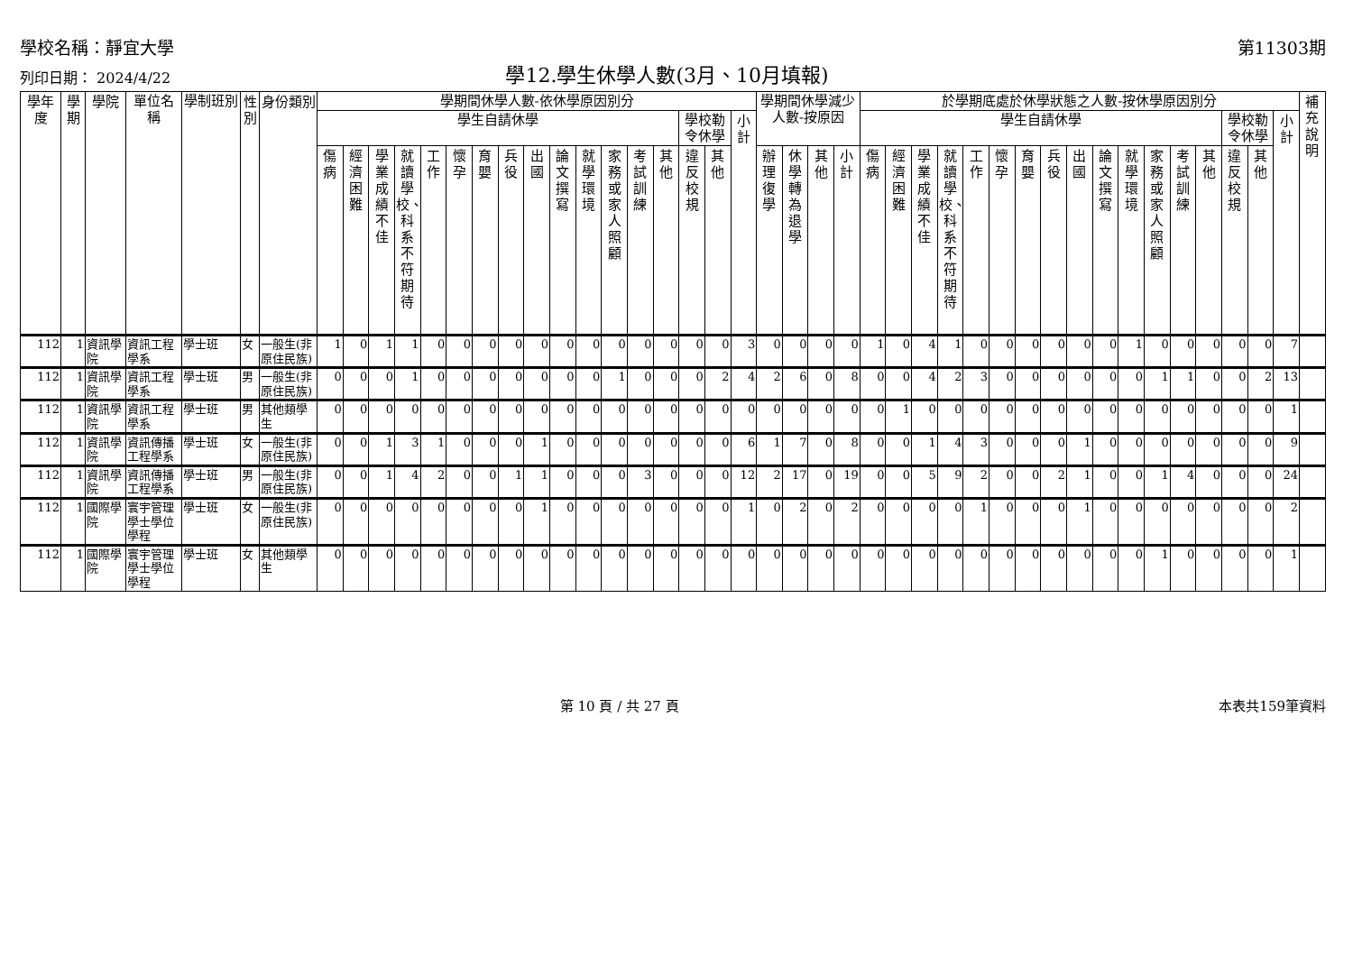學校名稱：靜宜大學
第11303期
列印日期： 2024/4/22
學12.學生休學人數(3月、10月填報)
| 學年度 | 學期 | 學院 | 單位名稱 | 學制班別 | 性別 | 身份類別 | 學期間休學人數-依休學原因別分 | | | | | | | | | | | | | | | | | 學期間休學減少人數-按原因 | | | | 於學期底處於休學狀態之人數-按休學原因別分 | | | | | | | | | | | | | | | | | 補充說明 |
| --- | --- | --- | --- | --- | --- | --- | --- | --- | --- | --- | --- | --- | --- | --- | --- | --- | --- | --- | --- | --- | --- | --- | --- | --- | --- | --- | --- | --- | --- | --- | --- | --- | --- | --- | --- | --- | --- | --- | --- | --- | --- | --- | --- | --- | --- |
| | | | | | | | 學生自請休學 | | | | | | | | | | | | | | 學校勒令休學 | | 小計 | | | | | 學生自請休學 | | | | | | | | | | | | | | 學校勒令休學 | | 小計 | |
| | | | | | | | 傷病 | 經濟困難 | 學業成績不佳 | 就讀學校、科系不符期待 | 工作 | 懷孕 | 育嬰 | 兵役 | 出國 | 論文撰寫 | 就學環境 | 家務或家人照顧 | 考試訓練 | 其他 | 違反校規 | 其他 | | 辦理復學 | 休學轉為退學 | 其他 | 小計 | 傷病 | 經濟困難 | 學業成績不佳 | 就讀學校、科系不符期待 | 工作 | 懷孕 | 育嬰 | 兵役 | 出國 | 論文撰寫 | 就學環境 | 家務或家人照顧 | 考試訓練 | 其他 | 違反校規 | 其他 | | |
| 112 | 1 | 資訊學院 | 資訊工程學系 | 學士班 | 女 | 一般生(非原住民族) | 1 | 0 | 1 | 1 | 0 | 0 | 0 | 0 | 0 | 0 | 0 | 0 | 0 | 0 | 0 | 0 | 3 | 0 | 0 | 0 | 0 | 1 | 0 | 4 | 1 | 0 | 0 | 0 | 0 | 0 | 0 | 1 | 0 | 0 | 0 | 0 | 0 | 7 | |
| 112 | 1 | 資訊學院 | 資訊工程學系 | 學士班 | 男 | 一般生(非原住民族) | 0 | 0 | 0 | 1 | 0 | 0 | 0 | 0 | 0 | 0 | 0 | 1 | 0 | 0 | 0 | 2 | 4 | 2 | 6 | 0 | 8 | 0 | 0 | 4 | 2 | 3 | 0 | 0 | 0 | 0 | 0 | 0 | 1 | 1 | 0 | 0 | 2 | 13 | |
| 112 | 1 | 資訊學院 | 資訊工程學系 | 學士班 | 男 | 其他類學生 | 0 | 0 | 0 | 0 | 0 | 0 | 0 | 0 | 0 | 0 | 0 | 0 | 0 | 0 | 0 | 0 | 0 | 0 | 0 | 0 | 0 | 0 | 1 | 0 | 0 | 0 | 0 | 0 | 0 | 0 | 0 | 0 | 0 | 0 | 0 | 0 | 0 | 1 | |
| 112 | 1 | 資訊學院 | 資訊傳播工程學系 | 學士班 | 女 | 一般生(非原住民族) | 0 | 0 | 1 | 3 | 1 | 0 | 0 | 0 | 1 | 0 | 0 | 0 | 0 | 0 | 0 | 0 | 6 | 1 | 7 | 0 | 8 | 0 | 0 | 1 | 4 | 3 | 0 | 0 | 0 | 1 | 0 | 0 | 0 | 0 | 0 | 0 | 0 | 9 | |
| 112 | 1 | 資訊學院 | 資訊傳播工程學系 | 學士班 | 男 | 一般生(非原住民族) | 0 | 0 | 1 | 4 | 2 | 0 | 0 | 1 | 1 | 0 | 0 | 0 | 3 | 0 | 0 | 0 | 12 | 2 | 17 | 0 | 19 | 0 | 0 | 5 | 9 | 2 | 0 | 0 | 2 | 1 | 0 | 0 | 1 | 4 | 0 | 0 | 0 | 24 | |
| 112 | 1 | 國際學院 | 寰宇管理學士學位學程 | 學士班 | 女 | 一般生(非原住民族) | 0 | 0 | 0 | 0 | 0 | 0 | 0 | 0 | 1 | 0 | 0 | 0 | 0 | 0 | 0 | 0 | 1 | 0 | 2 | 0 | 2 | 0 | 0 | 0 | 0 | 1 | 0 | 0 | 0 | 1 | 0 | 0 | 0 | 0 | 0 | 0 | 0 | 2 | |
| 112 | 1 | 國際學院 | 寰宇管理學士學位學程 | 學士班 | 女 | 其他類學生 | 0 | 0 | 0 | 0 | 0 | 0 | 0 | 0 | 0 | 0 | 0 | 0 | 0 | 0 | 0 | 0 | 0 | 0 | 0 | 0 | 0 | 0 | 0 | 0 | 0 | 0 | 0 | 0 | 0 | 0 | 0 | 0 | 1 | 0 | 0 | 0 | 0 | 1 | |
第 10 頁 / 共 27 頁 本表共159筆資料